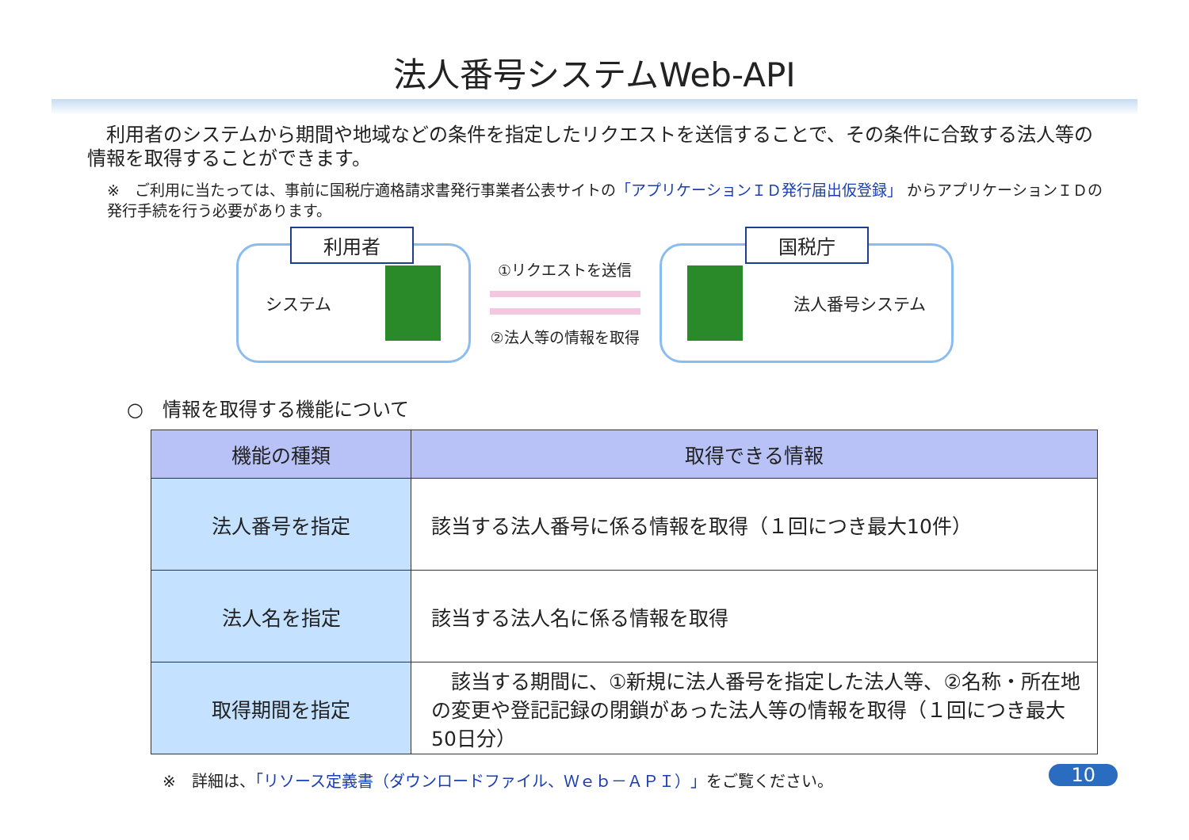法人番号システムWeb-API
　利用者のシステムから期間や地域などの条件を指定したリクエストを送信することで、その条件に合致する法人等の情報を取得することができます。
※　ご利用に当たっては、事前に国税庁適格請求書発行事業者公表サイトの「アプリケーションＩＤ発行届出仮登録」 からアプリケーションＩＤの発行手続を行う必要があります。
利用者
システム
①リクエストを送信
②法人等の情報を取得
国税庁
法人番号システム
○　情報を取得する機能について
| 機能の種類 | 取得できる情報 |
| --- | --- |
| 法人番号を指定 | 該当する法人番号に係る情報を取得（１回につき最大10件） |
| 法人名を指定 | 該当する法人名に係る情報を取得 |
| 取得期間を指定 | 該当する期間に、①新規に法人番号を指定した法人等、②名称・所在地の変更や登記記録の閉鎖があった法人等の情報を取得（１回につき最大50日分） |
※　詳細は、「リソース定義書（ダウンロードファイル、Ｗｅｂ－ＡＰＩ）」をご覧ください。 10